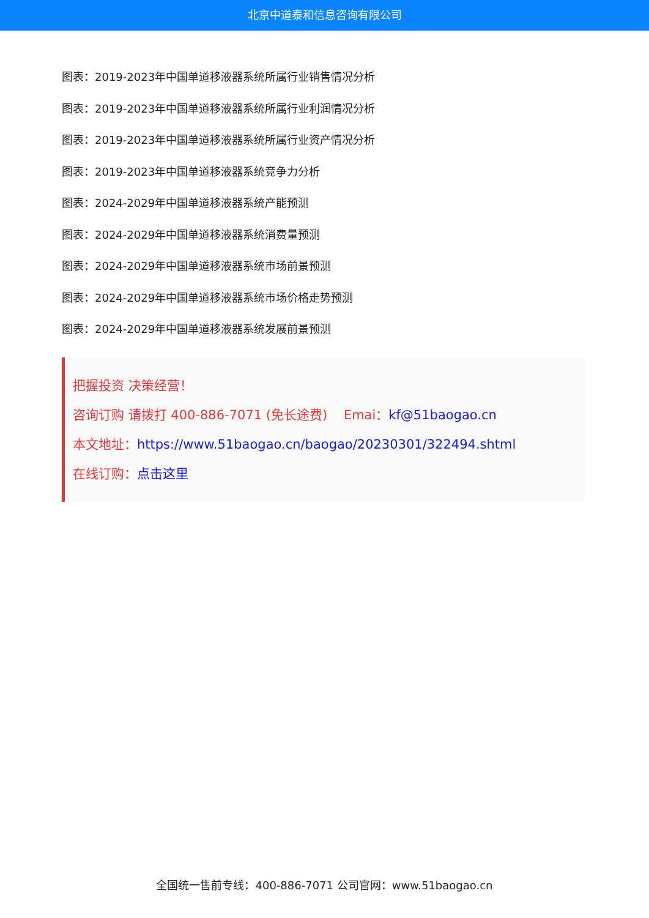北京中道泰和信息咨询有限公司
图表：2019-2023年中国单道移液器系统所属行业销售情况分析
图表：2019-2023年中国单道移液器系统所属行业利润情况分析
图表：2019-2023年中国单道移液器系统所属行业资产情况分析
图表：2019-2023年中国单道移液器系统竞争力分析
图表：2024-2029年中国单道移液器系统产能预测
图表：2024-2029年中国单道移液器系统消费量预测
图表：2024-2029年中国单道移液器系统市场前景预测
图表：2024-2029年中国单道移液器系统市场价格走势预测
图表：2024-2029年中国单道移液器系统发展前景预测
把握投资 决策经营！
咨询订购 请拨打 400-886-7071 (免长途费) Emai：kf@51baogao.cn
本文地址：https://www.51baogao.cn/baogao/20230301/322494.shtml
在线订购：点击这里
全国统一售前专线：400-886-7071 公司官网：www.51baogao.cn